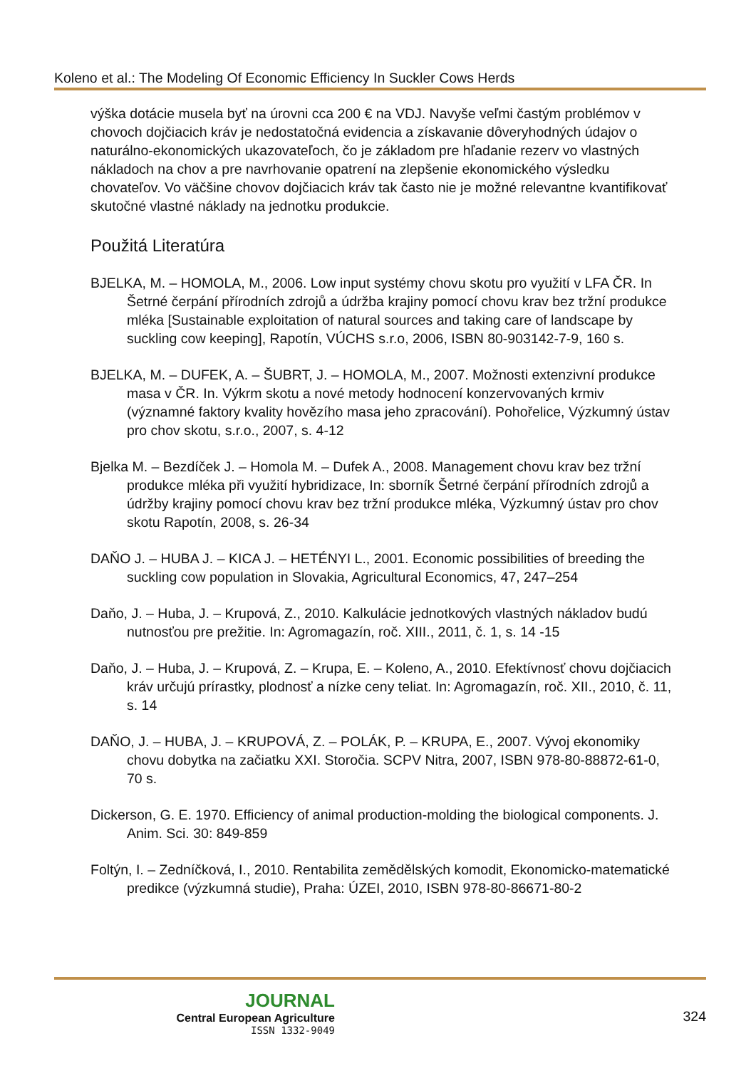Koleno et al.: The Modeling Of Economic Efficiency In Suckler Cows Herds
výška dotácie musela byť na úrovni cca 200 € na VDJ. Navyše veľmi častým problémov v chovoch dojčiacich kráv je nedostatočná evidencia a získavanie dôveryhodných údajov o naturálno-ekonomických ukazovateľoch, čo je základom pre hľadanie rezerv vo vlastných nákladoch na chov a pre navrhovanie opatrení na zlepšenie ekonomického výsledku chovateľov. Vo väčšine chovov dojčiacich kráv tak často nie je možné relevantne kvantifikovať skutočné vlastné náklady na jednotku produkcie.
Použitá Literatúra
BJELKA, M. – HOMOLA, M., 2006. Low input systémy chovu skotu pro využití v LFA ČR. In Šetrné čerpání přírodních zdrojů a údržba krajiny pomocí chovu krav bez tržní produkce mléka [Sustainable exploitation of natural sources and taking care of landscape by suckling cow keeping], Rapotín, VÚCHS s.r.o, 2006, ISBN 80-903142-7-9, 160 s.
BJELKA, M. – DUFEK, A. – ŠUBRT, J. – HOMOLA, M., 2007. Možnosti extenzivní produkce masa v ČR. In. Výkrm skotu a nové metody hodnocení konzervovaných krmiv (významné faktory kvality hovězího masa jeho zpracování). Pohořelice, Výzkumný ústav pro chov skotu, s.r.o., 2007, s. 4-12
Bjelka M. – Bezdíček J. – Homola M. – Dufek A., 2008. Management chovu krav bez tržní produkce mléka při využití hybridizace, In: sborník Šetrné čerpání přírodních zdrojů a údržby krajiny pomocí chovu krav bez tržní produkce mléka, Výzkumný ústav pro chov skotu Rapotín, 2008, s. 26-34
DAŇO J. – HUBA J. – KICA J. – HETÉNYI L., 2001. Economic possibilities of breeding the suckling cow population in Slovakia, Agricultural Economics, 47, 247–254
Daňo, J. – Huba, J. – Krupová, Z., 2010. Kalkulácie jednotkových vlastných nákladov budú nutnosťou pre prežitie. In: Agromagazín, roč. XIII., 2011, č. 1, s. 14 -15
Daňo, J. – Huba, J. – Krupová, Z. – Krupa, E. – Koleno, A., 2010. Efektívnosť chovu dojčiacich kráv určujú prírastky, plodnosť a nízke ceny teliat. In: Agromagazín, roč. XII., 2010, č. 11, s. 14
DAŇO, J. – HUBA, J. – KRUPOVÁ, Z. – POLÁK, P. – KRUPA, E., 2007. Vývoj ekonomiky chovu dobytka na začiatku XXI. Storočia. SCPV Nitra, 2007, ISBN 978-80-88872-61-0, 70 s.
Dickerson, G. E. 1970. Efficiency of animal production-molding the biological components. J. Anim. Sci. 30: 849-859
Foltýn, I. – Zedníčková, I., 2010. Rentabilita zemědělských komodit, Ekonomicko-matematické predikce (výzkumná studie), Praha: ÚZEI, 2010, ISBN 978-80-86671-80-2
JOURNAL
Central European Agriculture
ISSN 1332-9049
324